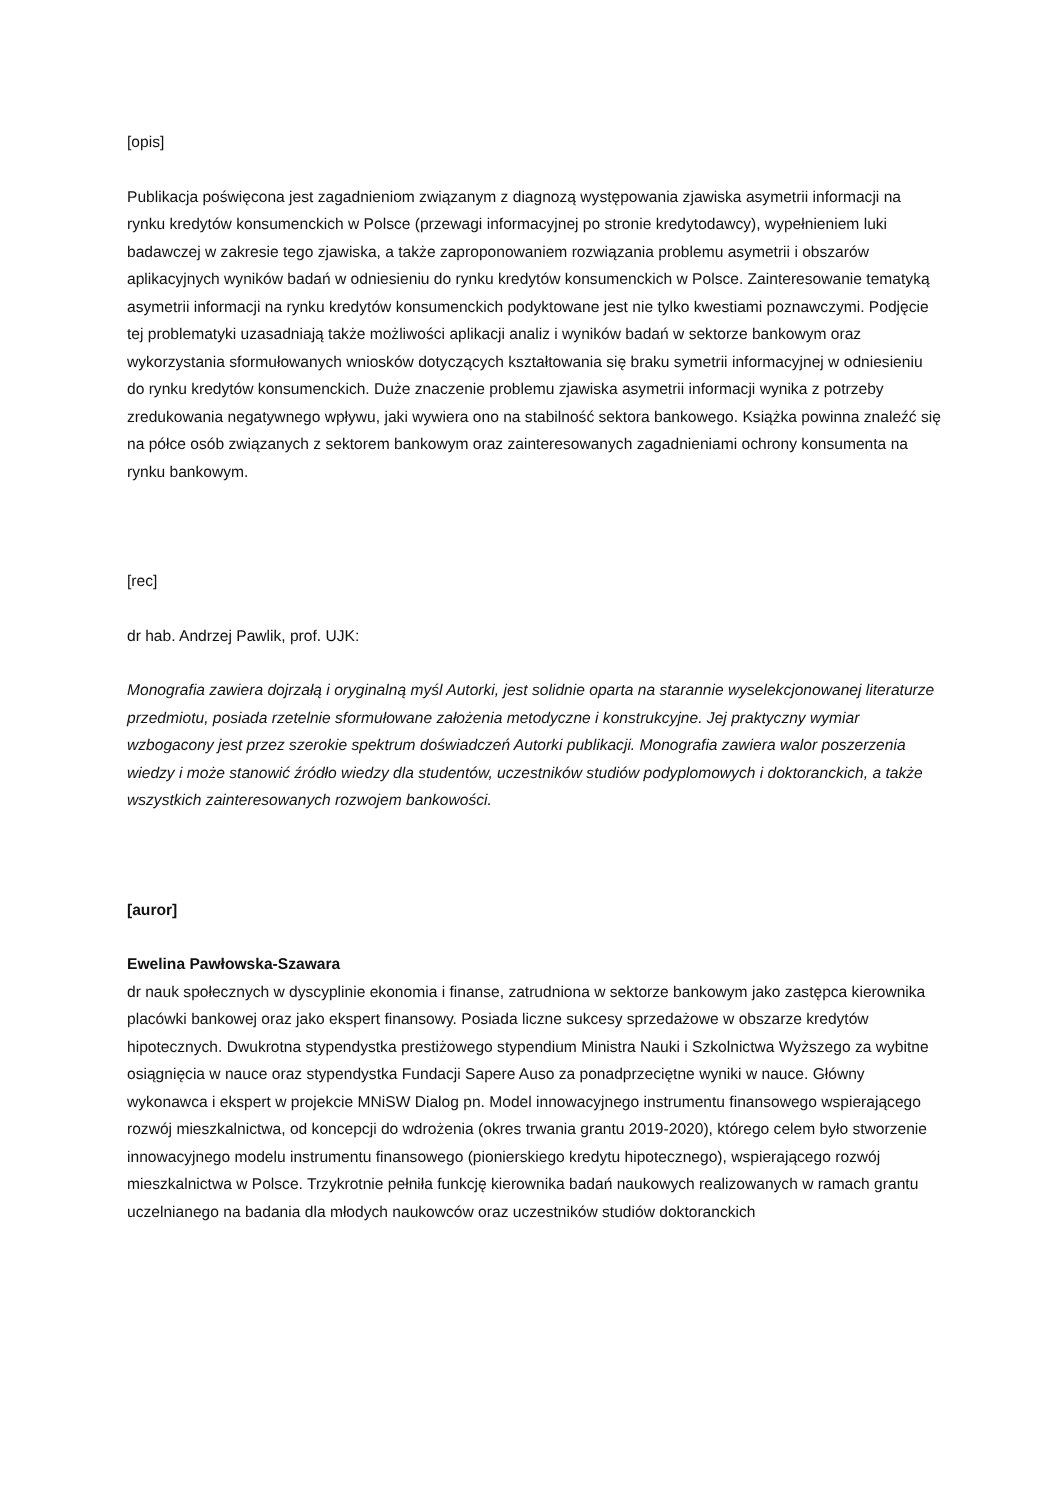[opis]
Publikacja poświęcona jest zagadnieniom związanym z diagnozą występowania zjawiska asymetrii informacji na rynku kredytów konsumenckich w Polsce (przewagi informacyjnej po stronie kredytodawcy), wypełnieniem luki badawczej w zakresie tego zjawiska, a także zaproponowaniem rozwiązania problemu asymetrii i obszarów aplikacyjnych wyników badań w odniesieniu do rynku kredytów konsumenckich w Polsce. Zainteresowanie tematyką asymetrii informacji na rynku kredytów konsumenckich podyktowane jest nie tylko kwestiami poznawczymi. Podjęcie tej problematyki uzasadniają także możliwości aplikacji analiz i wyników badań w sektorze bankowym oraz wykorzystania sformułowanych wniosków dotyczących kształtowania się braku symetrii informacyjnej w odniesieniu do rynku kredytów konsumenckich. Duże znaczenie problemu zjawiska asymetrii informacji wynika z potrzeby zredukowania negatywnego wpływu, jaki wywiera ono na stabilność sektora bankowego. Książka powinna znaleźć się na półce osób związanych z sektorem bankowym oraz zainteresowanych zagadnieniami ochrony konsumenta na rynku bankowym.
[rec]
dr hab. Andrzej Pawlik, prof. UJK:
Monografia zawiera dojrzałą i oryginalną myśl Autorki, jest solidnie oparta na starannie wyselekcjonowanej literaturze przedmiotu, posiada rzetelnie sformułowane założenia metodyczne i konstrukcyjne. Jej praktyczny wymiar wzbogacony jest przez szerokie spektrum doświadczeń Autorki publikacji. Monografia zawiera walor poszerzenia wiedzy i może stanowić źródło wiedzy dla studentów, uczestników studiów podyplomowych i doktoranckich, a także wszystkich zainteresowanych rozwojem bankowości.
[auror]
Ewelina Pawłowska-Szawara
dr nauk społecznych w dyscyplinie ekonomia i finanse, zatrudniona w sektorze bankowym jako zastępca kierownika placówki bankowej oraz jako ekspert finansowy. Posiada liczne sukcesy sprzedażowe w obszarze kredytów hipotecznych. Dwukrotna stypendystka prestiżowego stypendium Ministra Nauki i Szkolnictwa Wyższego za wybitne osiągnięcia w nauce oraz stypendystka Fundacji Sapere Auso za ponadprzeciętne wyniki w nauce. Główny wykonawca i ekspert w projekcie MNiSW Dialog pn. Model innowacyjnego instrumentu finansowego wspierającego rozwój mieszkalnictwa, od koncepcji do wdrożenia (okres trwania grantu 2019-2020), którego celem było stworzenie innowacyjnego modelu instrumentu finansowego (pionierskiego kredytu hipotecznego), wspierającego rozwój mieszkalnictwa w Polsce. Trzykrotnie pełniła funkcję kierownika badań naukowych realizowanych w ramach grantu uczelnianego na badania dla młodych naukowców oraz uczestników studiów doktoranckich